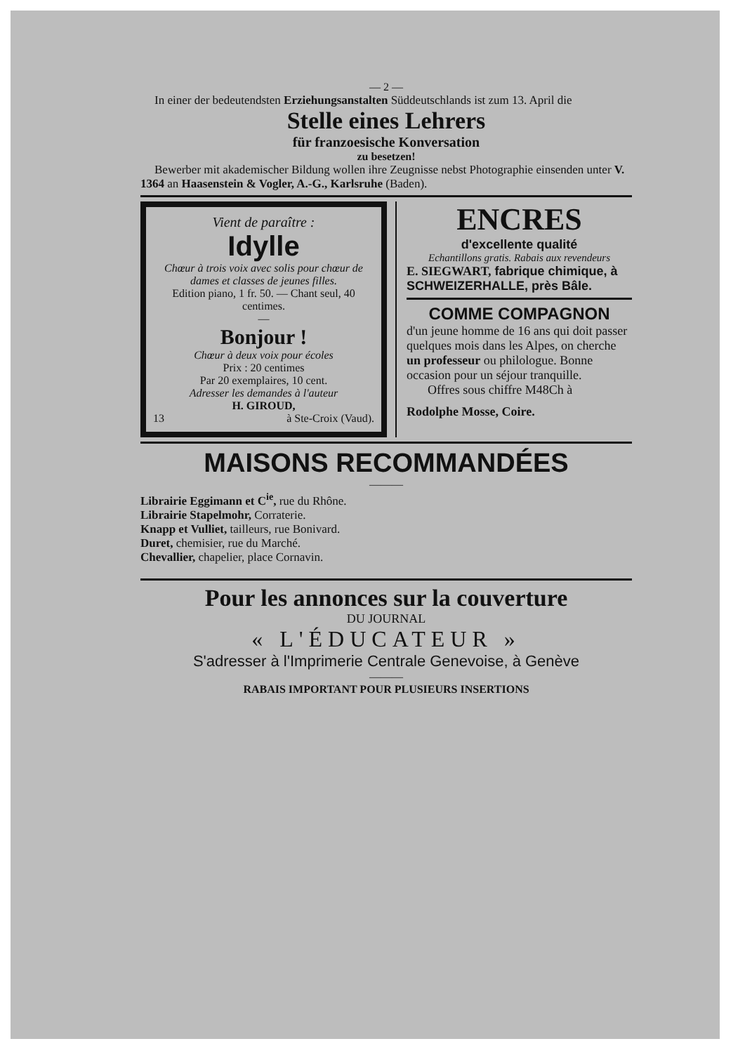— 2 —
In einer der bedeutendsten Erziehungsanstalten Süddeutschlands ist zum 13. April die
Stelle eines Lehrers
für franzoesische Konversation
zu besetzen!
Bewerber mit akademischer Bildung wollen ihre Zeugnisse nebst Photographie einsenden unter V. 1364 an Haasenstein & Vogler, A.-G., Karlsruhe (Baden).
Vient de paraître :
Idylle
Chœur à trois voix avec solis pour chœur de dames et classes de jeunes filles.
Edition piano, 1 fr. 50. — Chant seul, 40 centimes.
—
Bonjour !
Chœur à deux voix pour écoles
Prix : 20 centimes
Par 20 exemplaires, 10 cent.
Adresser les demandes à l'auteur
H. GIROUD,
13 à Ste-Croix (Vaud).
ENCRES
d'excellente qualité
Echantillons gratis. Rabais aux revendeurs
E. SIEGWART, fabrique chimique, à SCHWEIZERHALLE, près Bâle.
COMME COMPAGNON
d'un jeune homme de 16 ans qui doit passer quelques mois dans les Alpes, on cherche un professeur ou philologue. Bonne occasion pour un séjour tranquille.
Offres sous chiffre M48Ch à
Rodolphe Mosse, Coire.
MAISONS RECOMMANDÉES
———
Librairie Eggimann et C<sup>ie</sup>, rue du Rhône.
Librairie Stapelmohr, Corraterie.
Knapp et Vulliet, tailleurs, rue Bonivard.
Duret, chemisier, rue du Marché.
Chevallier, chapelier, place Cornavin.
Pour les annonces sur la couverture
DU JOURNAL
« L'ÉDUCATEUR »
S'adresser à l'Imprimerie Centrale Genevoise, à Genève
———
RABAIS IMPORTANT POUR PLUSIEURS INSERTIONS